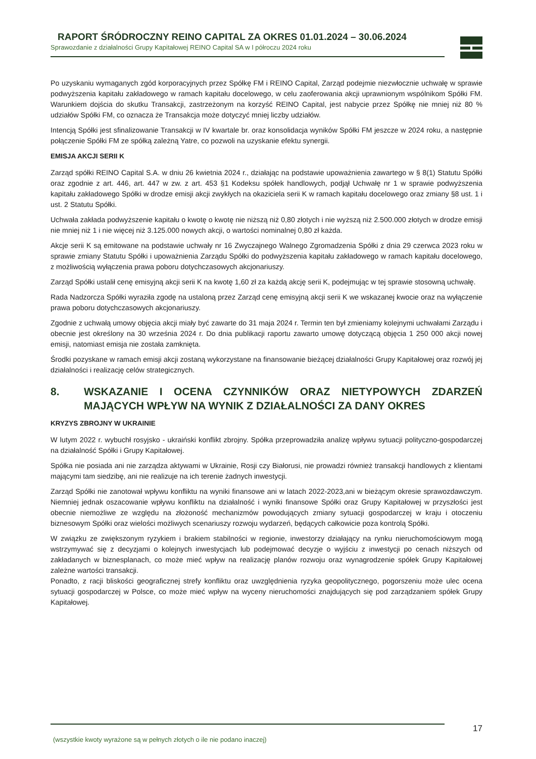RAPORT ŚRÓDROCZNY REINO CAPITAL ZA OKRES 01.01.2024 – 30.06.2024
Sprawozdanie z działalności Grupy Kapitałowej REINO Capital SA w I półroczu 2024 roku
Po uzyskaniu wymaganych zgód korporacyjnych przez Spółkę FM i REINO Capital, Zarząd podejmie niezwłocznie uchwałę w sprawie podwyższenia kapitału zakładowego w ramach kapitału docelowego, w celu zaoferowania akcji uprawnionym wspólnikom Spółki FM. Warunkiem dojścia do skutku Transakcji, zastrzeżonym na korzyść REINO Capital, jest nabycie przez Spółkę nie mniej niż 80 % udziałów Spółki FM, co oznacza że Transakcja może dotyczyć mniej liczby udziałów.
Intencją Spółki jest sfinalizowanie Transakcji w IV kwartale br. oraz konsolidacja wyników Spółki FM jeszcze w 2024 roku, a następnie połączenie Spółki FM ze spółką zależną Yatre, co pozwoli na uzyskanie efektu synergii.
EMISJA AKCJI SERII K
Zarząd spółki REINO Capital S.A. w dniu 26 kwietnia 2024 r., działając na podstawie upoważnienia zawartego w § 8(1) Statutu Spółki oraz zgodnie z art. 446, art. 447 w zw. z art. 453 §1 Kodeksu spółek handlowych, podjął Uchwałę nr 1 w sprawie podwyższenia kapitału zakładowego Spółki w drodze emisji akcji zwykłych na okaziciela serii K w ramach kapitału docelowego oraz zmiany §8 ust. 1 i ust. 2 Statutu Spółki.
Uchwała zakłada podwyższenie kapitału o kwotę o kwotę nie niższą niż 0,80 złotych i nie wyższą niż 2.500.000 złotych w drodze emisji nie mniej niż 1 i nie więcej niż 3.125.000 nowych akcji, o wartości nominalnej 0,80 zł każda.
Akcje serii K są emitowane na podstawie uchwały nr 16 Zwyczajnego Walnego Zgromadzenia Spółki z dnia 29 czerwca 2023 roku w sprawie zmiany Statutu Spółki i upoważnienia Zarządu Spółki do podwyższenia kapitału zakładowego w ramach kapitału docelowego, z możliwością wyłączenia prawa poboru dotychczasowych akcjonariuszy.
Zarząd Spółki ustalił cenę emisyjną akcji serii K na kwotę 1,60 zł za każdą akcję serii K, podejmując w tej sprawie stosowną uchwałę.
Rada Nadzorcza Spółki wyraziła zgodę na ustaloną przez Zarząd cenę emisyjną akcji serii K we wskazanej kwocie oraz na wyłączenie prawa poboru dotychczasowych akcjonariuszy.
Zgodnie z uchwałą umowy objęcia akcji miały być zawarte do 31 maja 2024 r. Termin ten był zmieniamy kolejnymi uchwałami Zarządu i obecnie jest określony na 30 września 2024 r. Do dnia publikacji raportu zawarto umowę dotyczącą objęcia 1 250 000 akcji nowej emisji, natomiast emisja nie została zamknięta.
Środki pozyskane w ramach emisji akcji zostaną wykorzystane na finansowanie bieżącej działalności Grupy Kapitałowej oraz rozwój jej działalności i realizację celów strategicznych.
8. WSKAZANIE I OCENA CZYNNIKÓW ORAZ NIETYPOWYCH ZDARZEŃ MAJĄCYCH WPŁYW NA WYNIK Z DZIAŁALNOŚCI ZA DANY OKRES
KRYZYS ZBROJNY W UKRAINIE
W lutym 2022 r. wybuchł rosyjsko - ukraiński konflikt zbrojny. Spółka przeprowadziła analizę wpływu sytuacji polityczno-gospodarczej na działalność Spółki i Grupy Kapitałowej.
Spółka nie posiada ani nie zarządza aktywami w Ukrainie, Rosji czy Białorusi, nie prowadzi również transakcji handlowych z klientami mającymi tam siedzibę, ani nie realizuje na ich terenie żadnych inwestycji.
Zarząd Spółki nie zanotował wpływu konfliktu na wyniki finansowe ani w latach 2022-2023,ani w bieżącym okresie sprawozdawczym. Niemniej jednak oszacowanie wpływu konfliktu na działalność i wyniki finansowe Spółki oraz Grupy Kapitałowej w przyszłości jest obecnie niemożliwe ze względu na złożoność mechanizmów powodujących zmiany sytuacji gospodarczej w kraju i otoczeniu biznesowym Spółki oraz wielości możliwych scenariuszy rozwoju wydarzeń, będących całkowicie poza kontrolą Spółki.
W związku ze zwiększonym ryzykiem i brakiem stabilności w regionie, inwestorzy działający na rynku nieruchomościowym mogą wstrzymywać się z decyzjami o kolejnych inwestycjach lub podejmować decyzje o wyjściu z inwestycji po cenach niższych od zakładanych w biznesplanach, co może mieć wpływ na realizację planów rozwoju oraz wynagrodzenie spółek Grupy Kapitałowej zależne wartości transakcji.
Ponadto, z racji bliskości geograficznej strefy konfliktu oraz uwzględnienia ryzyka geopolitycznego, pogorszeniu może ulec ocena sytuacji gospodarczej w Polsce, co może mieć wpływ na wyceny nieruchomości znajdujących się pod zarządzaniem spółek Grupy Kapitałowej.
(wszystkie kwoty wyrażone są w pełnych złotych o ile nie podano inaczej) 17